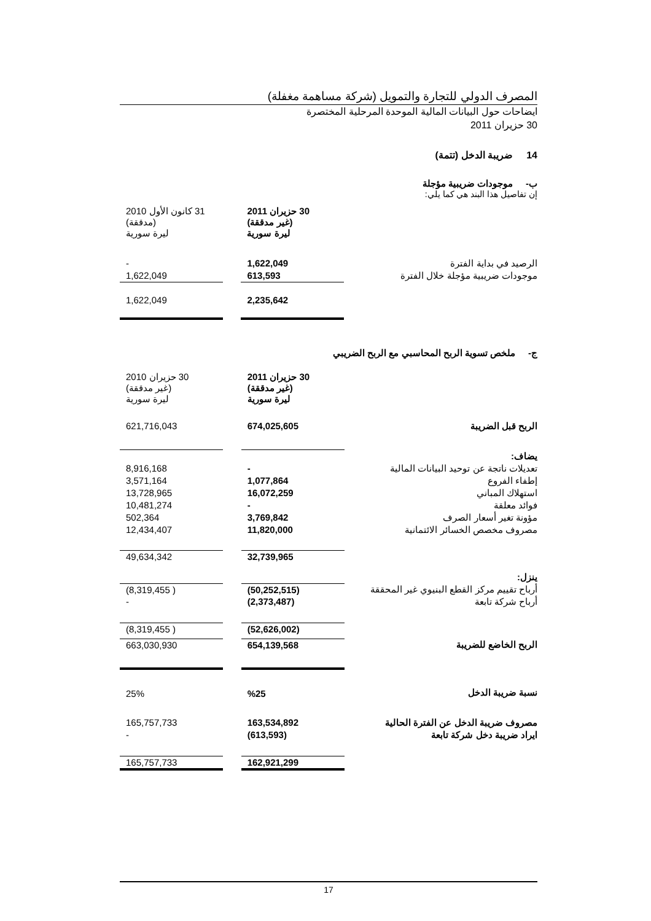المصرف الدولي للتجارة والتمويل (شركة مساهمة مغفلة)
ايضاحات حول البيانات المالية الموحدة المرحلية المختصرة
30 حزيران 2011
14 ضريبة الدخل (تتمة)
ب- موجودات ضريبية مؤجلة
إن تفاصيل هذا البند هي كما يلي:
| | 30 حزيران 2011 (غير مدققة) ليرة سورية | | 31 كانون الأول 2010 (مدققة) ليرة سورية |
| الرصيد في بداية الفترة | 1,622,049 | | - |
| موجودات ضريبية مؤجلة خلال الفترة | 613,593 | | 1,622,049 |
| | 2,235,642 | | 1,622,049 |
ج- ملخص تسوية الربح المحاسبي مع الربح الضريبي
| | 30 حزيران 2011 (غير مدققة) ليرة سورية | | 30 حزيران 2010 (غير مدققة) ليرة سورية |
| الربح قبل الضريبة | 674,025,605 | | 621,716,043 |
| يضاف: | | | |
| تعديلات ناتجة عن توحيد البيانات المالية | - | | 8,916,168 |
| إطفاء الفروع | 1,077,864 | | 3,571,164 |
| استهلاك المباني | 16,072,259 | | 13,728,965 |
| فوائد معلقة | - | | 10,481,274 |
| مؤونة تغير أسعار الصرف | 3,769,842 | | 502,364 |
| مصروف مخصص الخسائر الائتمانية | 11,820,000 | | 12,434,407 |
| | 32,739,965 | | 49,634,342 |
| ينزل: | | | |
| أرباح تقييم مركز القطع البنيوي غير المحققة | (50,252,515) | | ( 8,319,455) |
| أرباح شركة تابعة | (2,373,487) | | - |
| | (52,626,002) | | ( 8,319,455) |
| الربح الخاضع للضريبة | 654,139,568 | | 663,030,930 |
| نسبة ضريبة الدخل | %25 | | 25% |
| مصروف ضريبة الدخل عن الفترة الحالية | 163,534,892 | | 165,757,733 |
| ايراد ضريبة دخل شركة تابعة | (613,593) | | - |
| | 162,921,299 | | 165,757,733 |
17